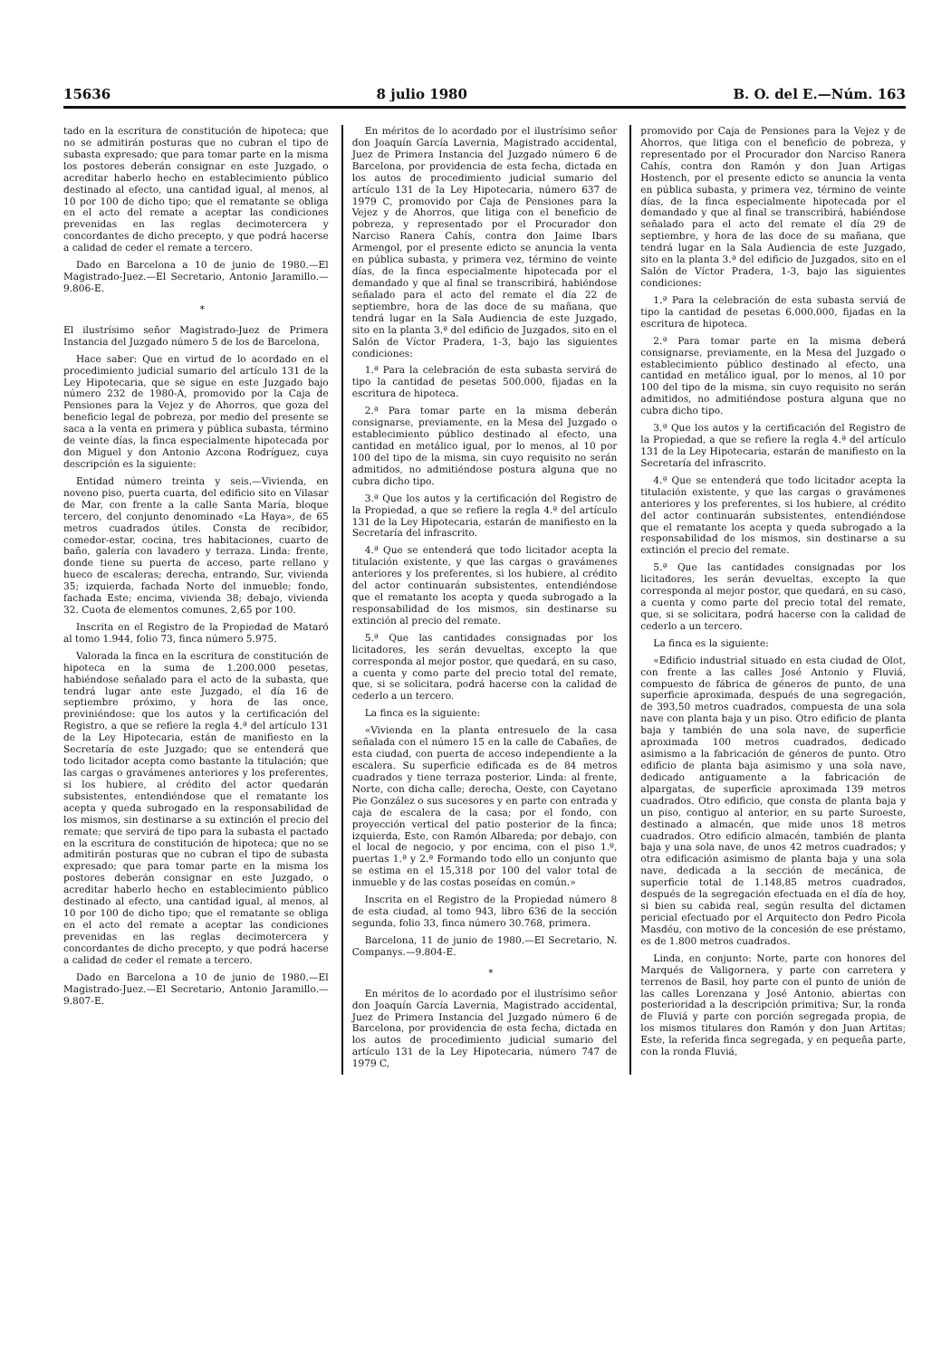15636 8 julio 1980 B. O. del E.—Núm. 163
tado en la escritura de constitución de hipoteca; que no se admitirán posturas que no cubran el tipo de subasta expresado; que para tomar parte en la misma los postores deberán consignar en este Juzgado, o acreditar haberlo hecho en establecimiento público destinado al efecto, una cantidad igual, al menos, al 10 por 100 de dicho tipo; que el rematante se obliga en el acto del remate a aceptar las condiciones prevenidas en las reglas decimotercera y concordantes de dicho precepto, y que podrá hacerse a calidad de ceder el remate a tercero.
Dado en Barcelona a 10 de junio de 1980.—El Magistrado-Juez.—El Secretario, Antonio Jaramillo.—9.806-E.
*
El ilustrísimo señor Magistrado-Juez de Primera Instancia del Juzgado número 5 de los de Barcelona,
Hace saber: Que en virtud de lo acordado en el procedimiento judicial sumario del artículo 131 de la Ley Hipotecaria, que se sigue en este Juzgado bajo número 232 de 1980-A, promovido por la Caja de Pensiones para la Vejez y de Ahorros, que goza del beneficio legal de pobreza, por medio del presente se saca a la venta en primera y pública subasta, término de veinte días, la finca especialmente hipotecada por don Miguel y don Antonio Azcona Rodríguez, cuya descripción es la siguiente:
Entidad número treinta y seis.—Vivienda, en noveno piso, puerta cuarta, del edificio sito en Vilasar de Mar, con frente a la calle Santa María, bloque tercero, del conjunto denominado «La Haya», de 65 metros cuadrados útiles. Consta de recibidor, comedor-estar, cocina, tres habitaciones, cuarto de baño, galería con lavadero y terraza. Linda: frente, donde tiene su puerta de acceso, parte rellano y hueco de escaleras; derecha, entrando, Sur, vivienda 35; izquierda, fachada Norte del inmueble; fondo, fachada Este; encima, vivienda 38; debajo, vivienda 32. Cuota de elementos comunes, 2,65 por 100.
Inscrita en el Registro de la Propiedad de Mataró al tomo 1.944, folio 73, finca número 5.975.
Valorada la finca en la escritura de constitución de hipoteca en la suma de 1.200.000 pesetas, habiéndose señalado para el acto de la subasta, que tendrá lugar ante este Juzgado, el día 16 de septiembre próximo, y hora de las once, previniéndose: que los autos y la certificación del Registro, a que se refiere la regla 4.ª del artículo 131 de la Ley Hipotecaria, están de manifiesto en la Secretaría de este Juzgado; que se entenderá que todo licitador acepta como bastante la titulación; que las cargas o gravámenes anteriores y los preferentes, si los hubiere, al crédito del actor quedarán subsistentes, entendiéndose que el rematante los acepta y queda subrogado en la responsabilidad de los mismos, sin destinarse a su extinción el precio del remate; que servirá de tipo para la subasta el pactado en la escritura de constitución de hipoteca; que no se admitirán posturas que no cubran el tipo de subasta expresado; que para tomar parte en la misma los postores deberán consignar en este Juzgado, o acreditar haberlo hecho en establecimiento público destinado al efecto, una cantidad igual, al menos, al 10 por 100 de dicho tipo; que el rematante se obliga en el acto del remate a aceptar las condiciones prevenidas en las reglas decimotercera y concordantes de dicho precepto, y que podrá hacerse a calidad de ceder el remate a tercero.
Dado en Barcelona a 10 de junio de 1980.—El Magistrado-Juez.—El Secretario, Antonio Jaramillo.—9.807-E.
En méritos de lo acordado por el ilustrísimo señor don Joaquín García Lavernia, Magistrado accidental, Juez de Primera Instancia del Juzgado número 6 de Barcelona, por providencia de esta fecha, dictada en los autos de procedimiento judicial sumario del artículo 131 de la Ley Hipotecaria, número 637 de 1979 C, promovido por Caja de Pensiones para la Vejez y de Ahorros, que litiga con el beneficio de pobreza, y representado por el Procurador don Narciso Ranera Cahís, contra don Jaime Ibars Armengol, por el presente edicto se anuncia la venta en pública subasta, y primera vez, término de veinte días, de la finca especialmente hipotecada por el demandado y que al final se transcribirá, habiéndose señalado para el acto del remate el día 22 de septiembre, hora de las doce de su mañana, que tendrá lugar en la Sala Audiencia de este Juzgado, sito en la planta 3.ª del edificio de Juzgados, sito en el Salón de Víctor Pradera, 1-3, bajo las siguientes condiciones:
1.ª Para la celebración de esta subasta servirá de tipo la cantidad de pesetas 500.000, fijadas en la escritura de hipoteca.
2.ª Para tomar parte en la misma deberán consignarse, previamente, en la Mesa del Juzgado o establecimiento público destinado al efecto, una cantidad en metálico igual, por lo menos, al 10 por 100 del tipo de la misma, sin cuyo requisito no serán admitidos, no admitiéndose postura alguna que no cubra dicho tipo.
3.ª Que los autos y la certificación del Registro de la Propiedad, a que se refiere la regla 4.ª del artículo 131 de la Ley Hipotecaria, estarán de manifiesto en la Secretaría del infrascrito.
4.ª Que se entenderá que todo licitador acepta la titulación existente, y que las cargas o gravámenes anteriores y los preferentes, si los hubiere, al crédito del actor continuarán subsistentes, entendiéndose que el rematante los acepta y queda subrogado a la responsabilidad de los mismos, sin destinarse su extinción al precio del remate.
5.ª Que las cantidades consignadas por los licitadores, les serán devueltas, excepto la que corresponda al mejor postor, que quedará, en su caso, a cuenta y como parte del precio total del remate, que, si se solicitara, podrá hacerse con la calidad de cederlo a un tercero.
La finca es la siguiente:
«Vivienda en la planta entresuelo de la casa señalada con el número 15 en la calle de Cabañes, de esta ciudad, con puerta de acceso independiente a la escalera. Su superficie edificada es de 84 metros cuadrados y tiene terraza posterior. Linda: al frente, Norte, con dicha calle; derecha, Oeste, con Cayetano Pie González o sus sucesores y en parte con entrada y caja de escalera de la casa; por el fondo, con proyección vertical del patio posterior de la finca; izquierda, Este, con Ramón Albareda; por debajo, con el local de negocio, y por encima, con el piso 1.º, puertas 1.ª y 2.ª Formando todo ello un conjunto que se estima en el 15,318 por 100 del valor total de inmueble y de las costas poseídas en común.»
Inscrita en el Registro de la Propiedad número 8 de esta ciudad, al tomo 943, libro 636 de la sección segunda, folio 33, finca número 30.768, primera.
Barcelona, 11 de junio de 1980.—El Secretario, N. Companys.—9.804-E.
*
En méritos de lo acordado por el ilustrísimo señor don Joaquín García Lavernia, Magistrado accidental, Juez de Primera Instancia del Juzgado número 6 de Barcelona, por providencia de esta fecha, dictada en los autos de procedimiento judicial sumario del artículo 131 de la Ley Hipotecaria, número 747 de 1979 C,
promovido por Caja de Pensiones para la Vejez y de Ahorros, que litiga con el beneficio de pobreza, y representado por el Procurador don Narciso Ranera Cahís, contra don Ramón y don Juan Artigas Hostench, por el presente edicto se anuncia la venta en pública subasta, y primera vez, término de veinte días, de la finca especialmente hipotecada por el demandado y que al final se transcribirá, habiéndose señalado para el acto del remate el día 29 de septiembre, y hora de las doce de su mañana, que tendrá lugar en la Sala Audiencia de este Juzgado, sito en la planta 3.ª del edificio de Juzgados, sito en el Salón de Víctor Pradera, 1-3, bajo las siguientes condiciones:
1.ª Para la celebración de esta subasta serviá de tipo la cantidad de pesetas 6.000.000, fijadas en la escritura de hipoteca.
2.ª Para tomar parte en la misma deberá consignarse, previamente, en la Mesa del Juzgado o establecimiento público destinado al efecto, una cantidad en metálico igual, por lo menos, al 10 por 100 del tipo de la misma, sin cuyo requisito no serán admitidos, no admitiéndose postura alguna que no cubra dicho tipo.
3.ª Que los autos y la certificación del Registro de la Propiedad, a que se refiere la regla 4.ª del artículo 131 de la Ley Hipotecaria, estarán de manifiesto en la Secretaría del infrascrito.
4.ª Que se entenderá que todo licitador acepta la titulación existente, y que las cargas o gravámenes anteriores y los preferentes, si los hubiere, al crédito del actor continuarán subsistentes, entendiéndose que el rematante los acepta y queda subrogado a la responsabilidad de los mismos, sin destinarse a su extinción el precio del remate.
5.ª Que las cantidades consignadas por los licitadores, les serán devueltas, excepto la que corresponda al mejor postor, que quedará, en su caso, a cuenta y como parte del precio total del remate, que, si se solicitara, podrá hacerse con la calidad de cederlo a un tercero.
La finca es la siguiente:
«Edificio industrial situado en esta ciudad de Olot, con frente a las calles José Antonio y Fluviá, compuesto de fábrica de géneros de punto, de una superficie aproximada, después de una segregación, de 393,50 metros cuadrados, compuesta de una sola nave con planta baja y un piso. Otro edificio de planta baja y también de una sola nave, de superficie aproximada 100 metros cuadrados, dedicado asimismo a la fabricación de géneros de punto. Otro edificio de planta baja asimismo y una sola nave, dedicado antiguamente a la fabricación de alpargatas, de superficie aproximada 139 metros cuadrados. Otro edificio, que consta de planta baja y un piso, contiguo al anterior, en su parte Suroeste, destinado a almacén, que mide unos 18 metros cuadrados. Otro edificio almacén, también de planta baja y una sola nave, de unos 42 metros cuadrados; y otra edificación asimismo de planta baja y una sola nave, dedicada a la sección de mecánica, de superficie total de 1.148,85 metros cuadrados, después de la segregación efectuada en el día de hoy, si bien su cabida real, según resulta del dictamen pericial efectuado por el Arquitecto don Pedro Picola Masdéu, con motivo de la concesión de ese préstamo, es de 1.800 metros cuadrados.
Linda, en conjunto: Norte, parte con honores del Marqués de Valigornera, y parte con carretera y terrenos de Basil, hoy parte con el punto de unión de las calles Lorenzana y José Antonio, abiertas con posterioridad a la descripción primitiva; Sur, la ronda de Fluviá y parte con porción segregada propia, de los mismos titulares don Ramón y don Juan Artitas; Este, la referida finca segregada, y en pequeña parte, con la ronda Fluviá,